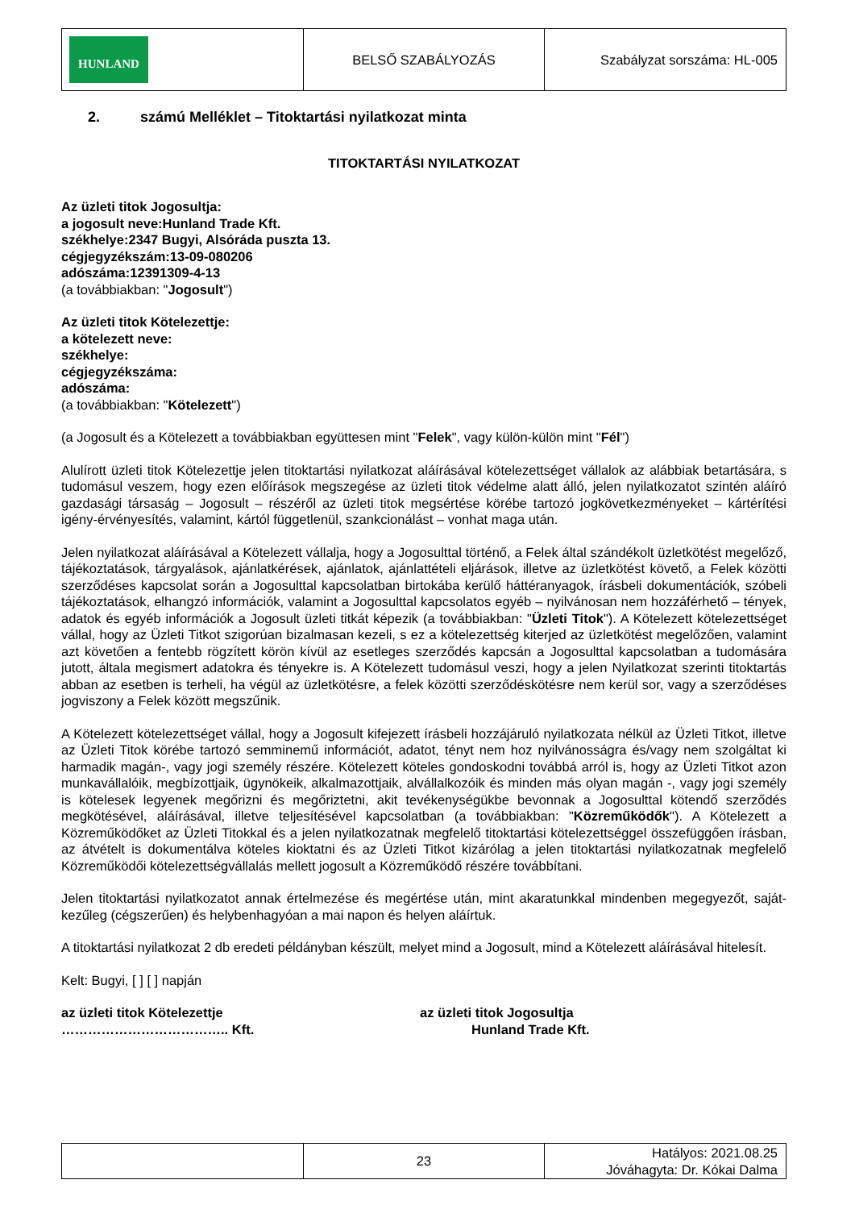| HUNLAND | BELSŐ SZABÁLYOZÁS | Szabályzat sorszáma: HL-005 |
2. számú Melléklet – Titoktartási nyilatkozat minta
TITOKTARTÁSI NYILATKOZAT
Az üzleti titok Jogosultja:
a jogosult neve: Hunland Trade Kft.
székhelye: 2347 Bugyi, Alsóráda puszta 13.
cégjegyzékszám: 13-09-080206
adószáma: 12391309-4-13
(a továbbiakban: "Jogosult")
Az üzleti titok Kötelezettje:
a kötelezett neve:
székhelye:
cégjegyzékszáma:
adószáma:
(a továbbiakban: "Kötelezett")
(a Jogosult és a Kötelezett a továbbiakban együttesen mint "Felek", vagy külön-külön mint "Fél")
Alulírott üzleti titok Kötelezettje jelen titoktartási nyilatkozat aláírásával kötelezettséget vállalok az alábbiak betartására, s tudomásul veszem, hogy ezen előírások megszegése az üzleti titok védelme alatt álló, jelen nyilatkozatot szintén aláíró gazdasági társaság – Jogosult – részéről az üzleti titok megsértése körébe tartozó jogkövetkezményeket – kártérítési igény-érvényesítés, valamint, kártól függetlenül, szankcionálást – vonhat maga után.
Jelen nyilatkozat aláírásával a Kötelezett vállalja, hogy a Jogosulttal történő, a Felek által szándékolt üzletkötést megelőző, tájékoztatások, tárgyalások, ajánlatkérések, ajánlatok, ajánlattételi eljárások, illetve az üzletkötést követő, a Felek közötti szerződéses kapcsolat során a Jogosulttal kapcsolatban birtokába kerülő háttéranyagok, írásbeli dokumentációk, szóbeli tájékoztatások, elhangzó információk, valamint a Jogosulttal kapcsolatos egyéb – nyilvánosan nem hozzáférhető – tények, adatok és egyéb információk a Jogosult üzleti titkát képezik (a továbbiakban: "Üzleti Titok"). A Kötelezett kötelezettséget vállal, hogy az Üzleti Titkot szigorúan bizalmasan kezeli, s ez a kötelezettség kiterjed az üzletkötést megelőzően, valamint azt követően a fentebb rögzített körön kívül az esetleges szerződés kapcsán a Jogosulttal kapcsolatban a tudomására jutott, általa megismert adatokra és tényekre is. A Kötelezett tudomásul veszi, hogy a jelen Nyilatkozat szerinti titoktartás abban az esetben is terheli, ha végül az üzletkötésre, a felek közötti szerződéskötésre nem kerül sor, vagy a szerződéses jogviszony a Felek között megszűnik.
A Kötelezett kötelezettséget vállal, hogy a Jogosult kifejezett írásbeli hozzájáruló nyilatkozata nélkül az Üzleti Titkot, illetve az Üzleti Titok körébe tartozó semminemű információt, adatot, tényt nem hoz nyilvánosságra és/vagy nem szolgáltat ki harmadik magán-, vagy jogi személy részére. Kötelezett köteles gondoskodni továbbá arról is, hogy az Üzleti Titkot azon munkavállalóik, megbízottjaik, ügynökeik, alkalmazottjaik, alvállalkozóik és minden más olyan magán -, vagy jogi személy is kötelesek legyenek megőrizni és megőriztetni, akit tevékenységükbe bevonnak a Jogosulttal kötendő szerződés megkötésével, aláírásával, illetve teljesítésével kapcsolatban (a továbbiakban: "Közreműködők"). A Kötelezett a Közreműködőket az Üzleti Titokkal és a jelen nyilatkozatnak megfelelő titoktartási kötelezettséggel összefüggően írásban, az átvételt is dokumentálva köteles kioktatni és az Üzleti Titkot kizárólag a jelen titoktartási nyilatkozatnak megfelelő Közreműködői kötelezettségvállalás mellett jogosult a Közreműködő részére továbbítani.
Jelen titoktartási nyilatkozatot annak értelmezése és megértése után, mint akaratunkkal mindenben megegyezőt, saját-kezűleg (cégszerűen) és helybenhagyóan a mai napon és helyen aláírtuk.
A titoktartási nyilatkozat 2 db eredeti példányban készült, melyet mind a Jogosult, mind a Kötelezett aláírásával hitelesít.
Kelt: Bugyi, [ ] [ ] napján
az üzleti titok Kötelezettje
……………………………….. Kft.
az üzleti titok Jogosultja
Hunland Trade Kft.
| | 23 | Hatályos: 2021.08.25 Jóváhagyta: Dr. Kókai Dalma |